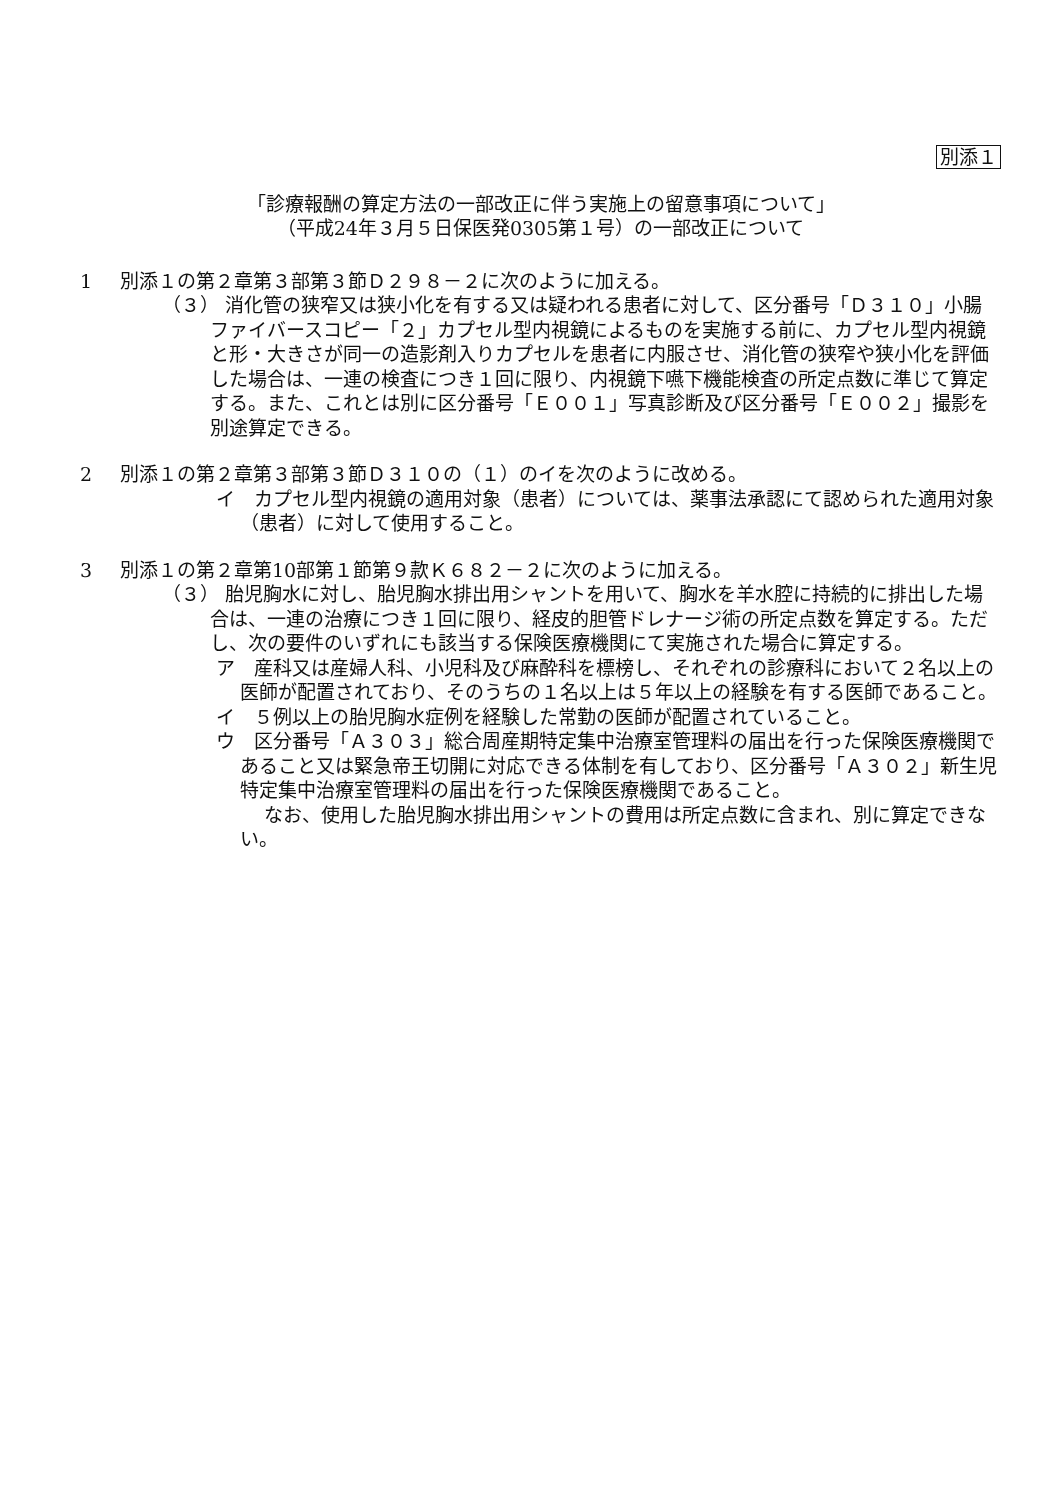別添１
「診療報酬の算定方法の一部改正に伴う実施上の留意事項について」
（平成24年３月５日保医発0305第１号）の一部改正について
1 別添１の第２章第３部第３節Ｄ２９８－２に次のように加える。
（３） 消化管の狭窄又は狭小化を有する又は疑われる患者に対して、区分番号「Ｄ３１０」小腸ファイバースコピー「２」カプセル型内視鏡によるものを実施する前に、カプセル型内視鏡と形・大きさが同一の造影剤入りカプセルを患者に内服させ、消化管の狭窄や狭小化を評価した場合は、一連の検査につき１回に限り、内視鏡下嚥下機能検査の所定点数に準じて算定する。また、これとは別に区分番号「Ｅ００１」写真診断及び区分番号「Ｅ００２」撮影を別途算定できる。
2 別添１の第２章第３部第３節Ｄ３１０の（１）のイを次のように改める。
イ　カプセル型内視鏡の適用対象（患者）については、薬事法承認にて認められた適用対象（患者）に対して使用すること。
3 別添１の第２章第10部第１節第９款Ｋ６８２－２に次のように加える。
（３） 胎児胸水に対し、胎児胸水排出用シャントを用いて、胸水を羊水腔に持続的に排出した場合は、一連の治療につき１回に限り、経皮的胆管ドレナージ術の所定点数を算定する。ただし、次の要件のいずれにも該当する保険医療機関にて実施された場合に算定する。
ア　産科又は産婦人科、小児科及び麻酔科を標榜し、それぞれの診療科において２名以上の医師が配置されており、そのうちの１名以上は５年以上の経験を有する医師であること。
イ　５例以上の胎児胸水症例を経験した常勤の医師が配置されていること。
ウ　区分番号「Ａ３０３」総合周産期特定集中治療室管理料の届出を行った保険医療機関であること又は緊急帝王切開に対応できる体制を有しており、区分番号「Ａ３０２」新生児特定集中治療室管理料の届出を行った保険医療機関であること。
なお、使用した胎児胸水排出用シャントの費用は所定点数に含まれ、別に算定できない。